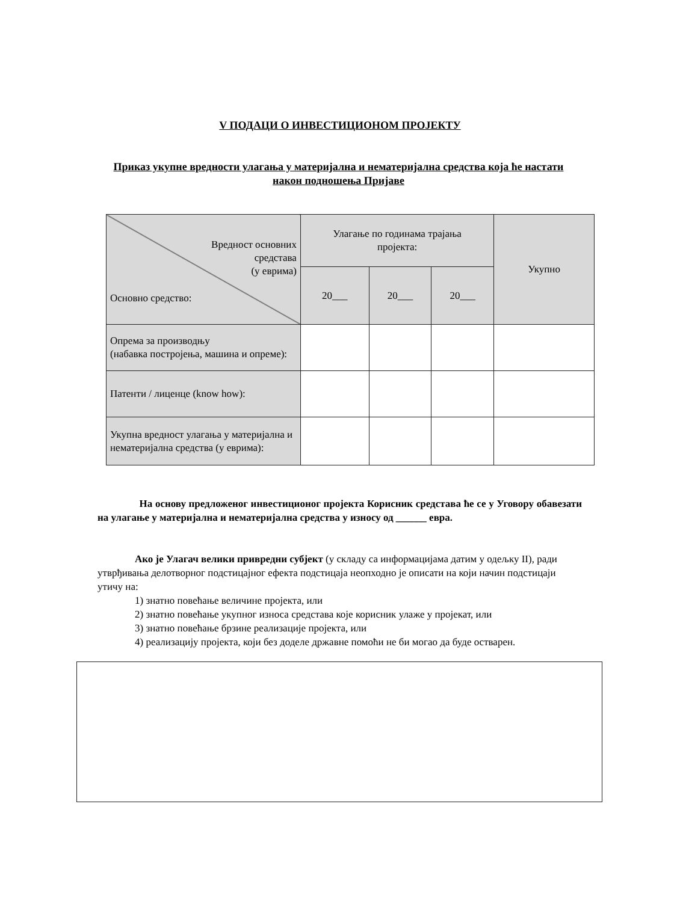V ПОДАЦИ О ИНВЕСТИЦИОНОМ ПРОЈЕКТУ
Приказ укупне вредности улагања у материјална и нематеријална средства која ће настати након подношења Пријаве
| Вредност основних средстава (у еврима) Основно средство: | Улагање по годинама трајања пројекта: | | | Укупно |
| --- | --- | --- | --- | --- |
| | 20___ | 20___ | 20___ | |
| Опрема за производњу (набавка постројења, машина и опреме): | | | | |
| Патенти / лиценце (know how): | | | | |
| Укупна вредност улагања у материјална и нематеријална средства (у еврима): | | | | |
На основу предложеног инвестиционог пројекта Корисник средстава ће се у Уговору обавезати на улагање у материјална и нематеријална средства у износу од ______ евра.
Ако је Улагач велики привредни субјект (у складу са информацијама датим у одељку II), ради утврђивања делотворног подстицајног ефекта подстицаја неопходно је описати на који начин подстицаји утичу на:
1) знатно повећање величине пројекта, или
2) знатно повећање укупног износа средстава које корисник улаже у пројекат, или
3) знатно повећање брзине реализације пројекта, или
4) реализацију пројекта, који без доделе државне помоћи не би могао да буде остварен.